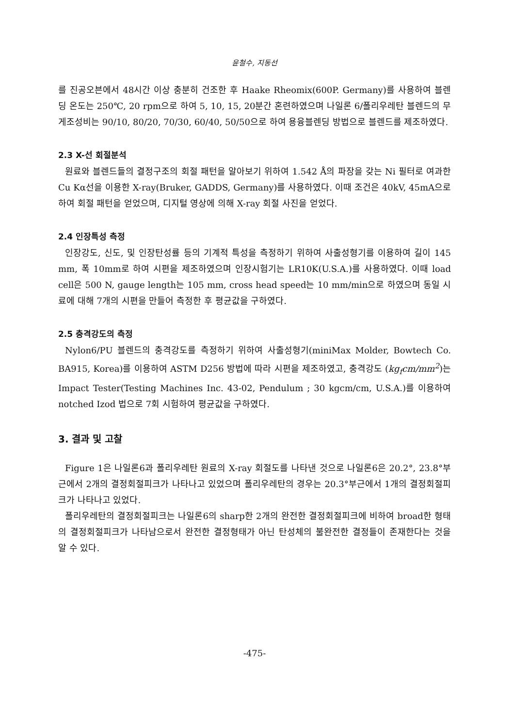윤철수, 지동선
를 진공오븐에서 48시간 이상 충분히 건조한 후 Haake Rheomix(600P. Germany)를 사용하여 블렌딩 온도는 250℃, 20 rpm으로 하여 5, 10, 15, 20분간 혼련하였으며 나일론 6/폴리우레탄 블렌드의 무게조성비는 90/10, 80/20, 70/30, 60/40, 50/50으로 하여 용융블렌딩 방법으로 블렌드를 제조하였다.
2.3 X-선 회절분석
원료와 블렌드들의 결정구조의 회절 패턴을 알아보기 위하여 1.542 Å의 파장을 갖는 Ni 필터로 여과한 Cu Kα선을 이용한 X-ray(Bruker, GADDS, Germany)를 사용하였다. 이때 조건은 40kV, 45mA으로 하여 회절 패턴을 얻었으며, 디지털 영상에 의해 X-ray 회절 사진을 얻었다.
2.4 인장특성 측정
인장강도, 신도, 및 인장탄성률 등의 기계적 특성을 측정하기 위하여 사출성형기를 이용하여 길이 145 mm, 폭 10mm로 하여 시편을 제조하였으며 인장시험기는 LR10K(U.S.A.)를 사용하였다. 이때 load cell은 500 N, gauge length는 105 mm, cross head speed는 10 mm/min으로 하였으며 동일 시료에 대해 7개의 시편을 만들어 측정한 후 평균값을 구하였다.
2.5 충격강도의 측정
Nylon6/PU 블렌드의 충격강도를 측정하기 위하여 사출성형기(miniMax Molder, Bowtech Co. BA915, Korea)를 이용하여 ASTM D256 방법에 따라 시편을 제조하였고, 충격강도 (kg<sub>f</sub>cm/mm<sup>2</sup>)는 Impact Tester(Testing Machines Inc. 43-02, Pendulum ; 30 kgcm/cm, U.S.A.)를 이용하여 notched Izod 법으로 7회 시험하여 평균값을 구하였다.
3. 결과 및 고찰
Figure 1은 나일론6과 폴리우레탄 원료의 X-ray 회절도를 나타낸 것으로 나일론6은 20.2°, 23.8°부근에서 2개의 결정회절피크가 나타나고 있었으며 폴리우레탄의 경우는 20.3°부근에서 1개의 결정회절피크가 나타나고 있었다.
폴리우레탄의 결정회절피크는 나일론6의 sharp한 2개의 완전한 결정회절피크에 비하여 broad한 형태의 결정회절피크가 나타남으로서 완전한 결정형태가 아닌 탄성체의 불완전한 결정들이 존재한다는 것을 알 수 있다.
-475-